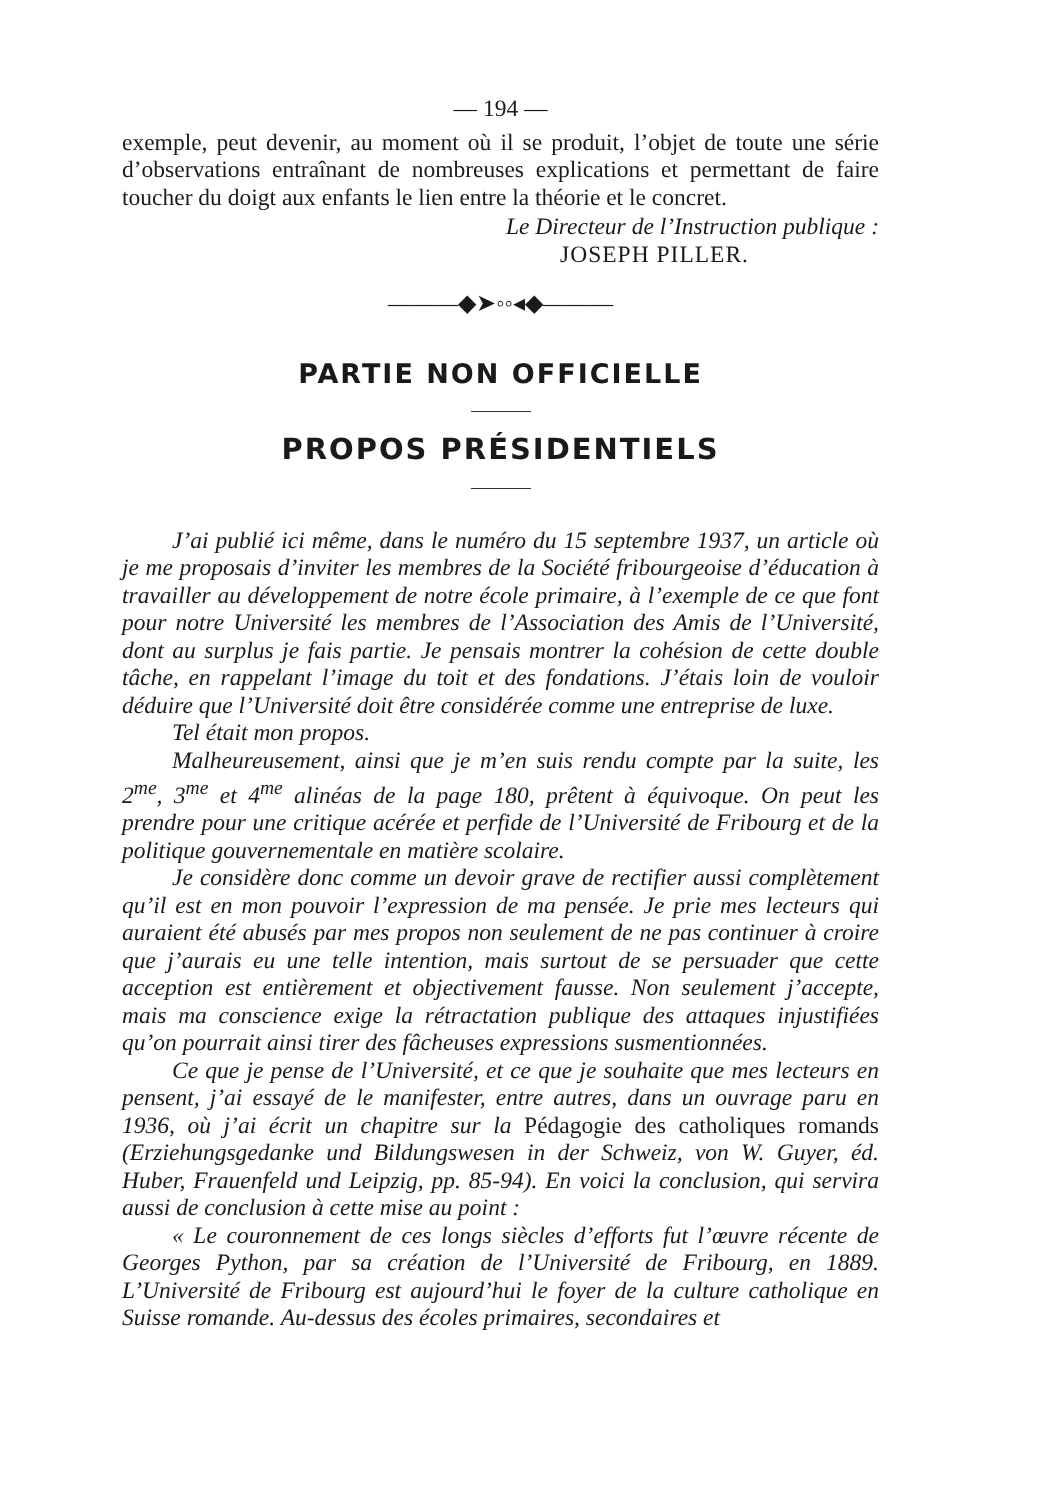— 194 —
exemple, peut devenir, au moment où il se produit, l’objet de toute une série d’observations entraînant de nombreuses explications et permettant de faire toucher du doigt aux enfants le lien entre la théorie et le concret.
Le Directeur de l’Instruction publique :
JOSEPH PILLER.
———◆➤◦◦◂◆———
PARTIE NON OFFICIELLE
PROPOS PRÉSIDENTIELS
J’ai publié ici même, dans le numéro du 15 septembre 1937, un article où je me proposais d’inviter les membres de la Société fribourgeoise d’éducation à travailler au développement de notre école primaire, à l’exemple de ce que font pour notre Université les membres de l’Association des Amis de l’Université, dont au surplus je fais partie. Je pensais montrer la cohésion de cette double tâche, en rappelant l’image du toit et des fondations. J’étais loin de vouloir déduire que l’Université doit être considérée comme une entreprise de luxe.
Tel était mon propos.
Malheureusement, ainsi que je m’en suis rendu compte par la suite, les 2<sup>me</sup>, 3<sup>me</sup> et 4<sup>me</sup> alinéas de la page 180, prêtent à équivoque. On peut les prendre pour une critique acérée et perfide de l’Université de Fribourg et de la politique gouvernementale en matière scolaire.
Je considère donc comme un devoir grave de rectifier aussi complètement qu’il est en mon pouvoir l’expression de ma pensée. Je prie mes lecteurs qui auraient été abusés par mes propos non seulement de ne pas continuer à croire que j’aurais eu une telle intention, mais surtout de se persuader que cette acception est entièrement et objectivement fausse. Non seulement j’accepte, mais ma conscience exige la rétractation publique des attaques injustifiées qu’on pourrait ainsi tirer des fâcheuses expressions susmentionnées.
Ce que je pense de l’Université, et ce que je souhaite que mes lecteurs en pensent, j’ai essayé de le manifester, entre autres, dans un ouvrage paru en 1936, où j’ai écrit un chapitre sur la Pédagogie des catholiques romands (Erziehungsgedanke und Bildungswesen in der Schweiz, von W. Guyer, éd. Huber, Frauenfeld und Leipzig, pp. 85-94). En voici la conclusion, qui servira aussi de conclusion à cette mise au point :
« Le couronnement de ces longs siècles d’efforts fut l’œuvre récente de Georges Python, par sa création de l’Université de Fribourg, en 1889. L’Université de Fribourg est aujourd’hui le foyer de la culture catholique en Suisse romande. Au-dessus des écoles primaires, secondaires et